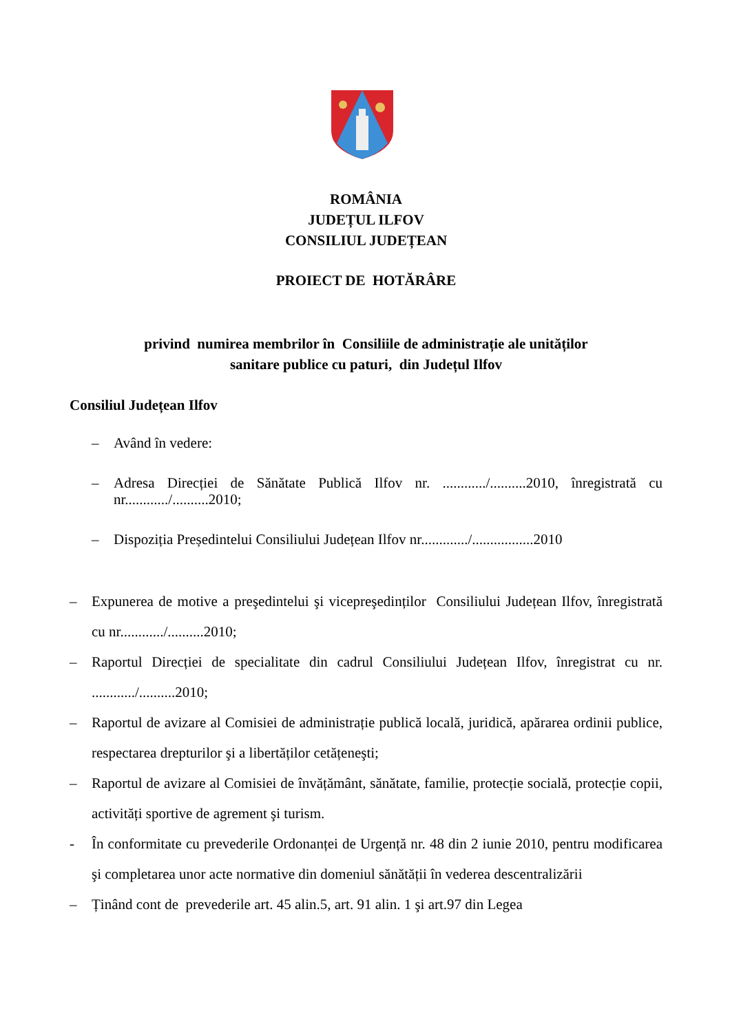ROMÂNIA
JUDEȚUL ILFOV
CONSILIUL JUDEȚEAN
PROIECT DE HOTĂRÂRE
privind numirea membrilor în Consiliile de administrație ale unităților
sanitare publice cu paturi, din Județul Ilfov
Consiliul Județean Ilfov
– Având în vedere:
– Adresa Direcției de Sănătate Publică Ilfov nr. ............/..........2010, înregistrată cu nr............/..........2010;
– Dispoziția Președintelui Consiliului Județean Ilfov nr............./.................2010
– Expunerea de motive a preşedintelui şi vicepreşedinților Consiliului Județean Ilfov, înregistrată cu nr............/..........2010;
– Raportul Direcției de specialitate din cadrul Consiliului Județean Ilfov, înregistrat cu nr. ............/..........2010;
– Raportul de avizare al Comisiei de administrație publică locală, juridică, apărarea ordinii publice, respectarea drepturilor şi a libertăților cetățeneşti;
– Raportul de avizare al Comisiei de învățământ, sănătate, familie, protecție socială, protecție copii, activități sportive de agrement şi turism.
- În conformitate cu prevederile Ordonanței de Urgență nr. 48 din 2 iunie 2010, pentru modificarea şi completarea unor acte normative din domeniul sănătății în vederea descentralizării
– Ținând cont de prevederile art. 45 alin.5, art. 91 alin. 1 şi art.97 din Legea